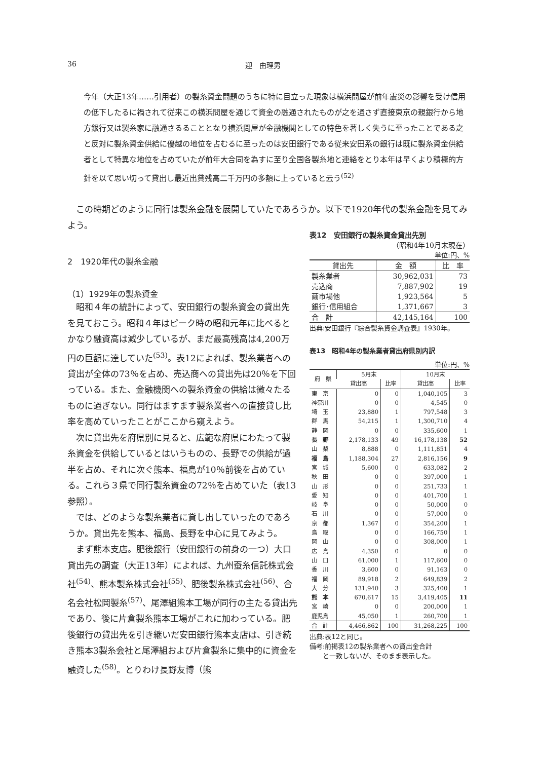36 迎　由理男
今年（大正13年……引用者）の製糸資金問題のうちに特に目立った現象は横浜問屋が前年震災の影響を受け信用の低下したるに禍されて従来この横浜問屋を通じて資金の融通されたものが之を通さず直接東京の親銀行から地方銀行又は製糸家に融通さるることとなり横浜問屋が金融機関としての特色を著しく失うに至ったことである之と反対に製糸資金供給に優越の地位を占むるに至ったのは安田銀行である従来安田系の銀行は既に製糸資金供給者として特異な地位を占めていたが前年大合同を為すに至り全国各製糸地と連絡をとり本年は早くより積極的方針を以て思い切って貸出し最近出貸残高二千万円の多額に上っていると云う<sup>(52)</sup>
　この時期どのように同行は製糸金融を展開していたであろうか。以下で1920年代の製糸金融を見てみよう。
2　1920年代の製糸金融
（1）1929年の製糸資金
　昭和４年の統計によって、安田銀行の製糸資金の貸出先を見ておこう。昭和４年はピーク時の昭和元年に比べるとかなり融資高は減少しているが、まだ最高残高は4,200万円の巨額に達していた<sup>(53)</sup>。表12によれば、製糸業者への貸出が全体の73％を占め、売込商への貸出先は20％を下回っている。また、金融機関への製糸資金の供給は微々たるものに過ぎない。同行はますます製糸業者への直接貸し比率を高めていったことがここから窺えよう。
　次に貸出先を府県別に見ると、広範な府県にわたって製糸資金を供給しているとはいうものの、長野での供給が過半を占め、それに次ぐ熊本、福島が10％前後を占めている。これら３県で同行製糸資金の72％を占めていた（表13参照）。
　では、どのような製糸業者に貸し出していったのであろうか。貸出先を熊本、福島、長野を中心に見てみよう。
　まず熊本支店。肥後銀行（安田銀行の前身の一つ）大口貸出先の調査（大正13年）によれば、九州蚕糸信託株式会社<sup>(54)</sup>、熊本製糸株式会社<sup>(55)</sup>、肥後製糸株式会社<sup>(56)</sup>、合名会社松岡製糸<sup>(57)</sup>、尾澤組熊本工場が同行の主たる貸出先であり、後に片倉製糸熊本工場がこれに加わっている。肥後銀行の貸出先を引き継いだ安田銀行熊本支店は、引き続き熊本3製糸会社と尾澤組および片倉製糸に集中的に資金を融資した<sup>(58)</sup>。とりわけ長野友博（熊
表12　安田銀行の製糸資金貸出先別
（昭和4年10月末現在）
単位:円、%
| 貸出先 | 金 額 | 比 率 |
| --- | --- | --- |
| 製糸業者 | 30,962,031 | 73 |
| 売込商 | 7,887,902 | 19 |
| 繭市場他 | 1,923,564 | 5 |
| 銀行･信用組合 | 1,371,667 | 3 |
| 合 計 | 42,145,164 | 100 |
出典:安田銀行『綜合製糸資金調査表』1930年。
表13　昭和4年の製糸業者貸出府県別内訳
単位:円、%
| 府 県 | 5月末 | | 10月末 | |
| --- | --- | --- | --- | --- |
| | 貸出高 | 比率 | 貸出高 | 比率 |
| 東 京 | 0 | 0 | 1,040,105 | 3 |
| 神奈川 | 0 | 0 | 4,545 | 0 |
| 埼 玉 | 23,880 | 1 | 797,548 | 3 |
| 群 馬 | 54,215 | 1 | 1,300,710 | 4 |
| 静 岡 | 0 | 0 | 335,600 | 1 |
| 長 野 | 2,178,133 | 49 | 16,178,138 | 52 |
| 山 梨 | 8,888 | 0 | 1,111,851 | 4 |
| 福 島 | 1,188,304 | 27 | 2,816,156 | 9 |
| 宮 城 | 5,600 | 0 | 633,082 | 2 |
| 秋 田 | 0 | 0 | 397,000 | 1 |
| 山 形 | 0 | 0 | 251,733 | 1 |
| 愛 知 | 0 | 0 | 401,700 | 1 |
| 岐 阜 | 0 | 0 | 50,000 | 0 |
| 石 川 | 0 | 0 | 57,000 | 0 |
| 京 都 | 1,367 | 0 | 354,200 | 1 |
| 鳥 取 | 0 | 0 | 166,750 | 1 |
| 岡 山 | 0 | 0 | 308,000 | 1 |
| 広 島 | 4,350 | 0 | 0 | 0 |
| 山 口 | 61,000 | 1 | 117,600 | 0 |
| 香 川 | 3,600 | 0 | 91,163 | 0 |
| 福 岡 | 89,918 | 2 | 649,839 | 2 |
| 大 分 | 131,940 | 3 | 325,400 | 1 |
| 熊 本 | 670,617 | 15 | 3,419,405 | 11 |
| 宮 崎 | 0 | 0 | 200,000 | 1 |
| 鹿児島 | 45,050 | 1 | 260,700 | 1 |
| 合 計 | 4,466,862 | 100 | 31,268,225 | 100 |
出典:表12と同じ。
備考:前掲表12の製糸業者への貸出金合計
　　と一致しないが、そのまま表示した。